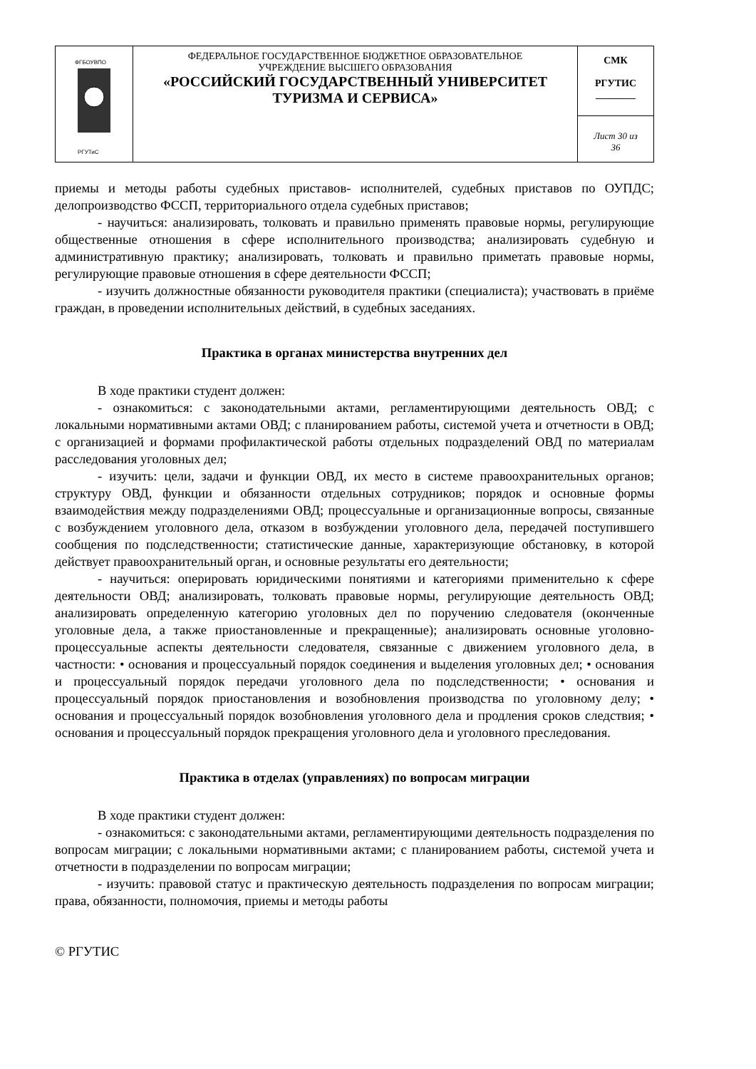| ФГБОУВПО РГУТиС | ФЕДЕРАЛЬНОЕ ГОСУДАРСТВЕННОЕ БЮДЖЕТНОЕ ОБРАЗОВАТЕЛЬНОЕ УЧРЕЖДЕНИЕ ВЫСШЕГО ОБРАЗОВАНИЯ «РОССИЙСКИЙ ГОСУДАРСТВЕННЫЙ УНИВЕРСИТЕТ ТУРИЗМА И СЕРВИСА» | СМК РГУТИС ________ |
| | | Лист 30 из 36 |
приемы и методы работы судебных приставов- исполнителей, судебных приставов по ОУПДС; делопроизводство ФССП, территориального отдела судебных приставов;
- научиться: анализировать, толковать и правильно применять правовые нормы, регулирующие общественные отношения в сфере исполнительного производства; анализировать судебную и административную практику; анализировать, толковать и правильно приметать правовые нормы, регулирующие правовые отношения в сфере деятельности ФССП;
- изучить должностные обязанности руководителя практики (специалиста); участвовать в приёме граждан, в проведении исполнительных действий, в судебных заседаниях.
Практика в органах министерства внутренних дел
В ходе практики студент должен:
- ознакомиться: с законодательными актами, регламентирующими деятельность ОВД; с локальными нормативными актами ОВД; с планированием работы, системой учета и отчетности в ОВД; с организацией и формами профилактической работы отдельных подразделений ОВД по материалам расследования уголовных дел;
- изучить: цели, задачи и функции ОВД, их место в системе правоохранительных органов; структуру ОВД, функции и обязанности отдельных сотрудников; порядок и основные формы взаимодействия между подразделениями ОВД; процессуальные и организационные вопросы, связанные с возбуждением уголовного дела, отказом в возбуждении уголовного дела, передачей поступившего сообщения по подследственности; статистические данные, характеризующие обстановку, в которой действует правоохранительный орган, и основные результаты его деятельности;
- научиться: оперировать юридическими понятиями и категориями применительно к сфере деятельности ОВД; анализировать, толковать правовые нормы, регулирующие деятельность ОВД; анализировать определенную категорию уголовных дел по поручению следователя (оконченные уголовные дела, а также приостановленные и прекращенные); анализировать основные уголовно-процессуальные аспекты деятельности следователя, связанные с движением уголовного дела, в частности: • основания и процессуальный порядок соединения и выделения уголовных дел; • основания и процессуальный порядок передачи уголовного дела по подследственности; • основания и процессуальный порядок приостановления и возобновления производства по уголовному делу; • основания и процессуальный порядок возобновления уголовного дела и продления сроков следствия; • основания и процессуальный порядок прекращения уголовного дела и уголовного преследования.
Практика в отделах (управлениях) по вопросам миграции
В ходе практики студент должен:
- ознакомиться: с законодательными актами, регламентирующими деятельность подразделения по вопросам миграции; с локальными нормативными актами; с планированием работы, системой учета и отчетности в подразделении по вопросам миграции;
- изучить: правовой статус и практическую деятельность подразделения по вопросам миграции; права, обязанности, полномочия, приемы и методы работы
© РГУТИС